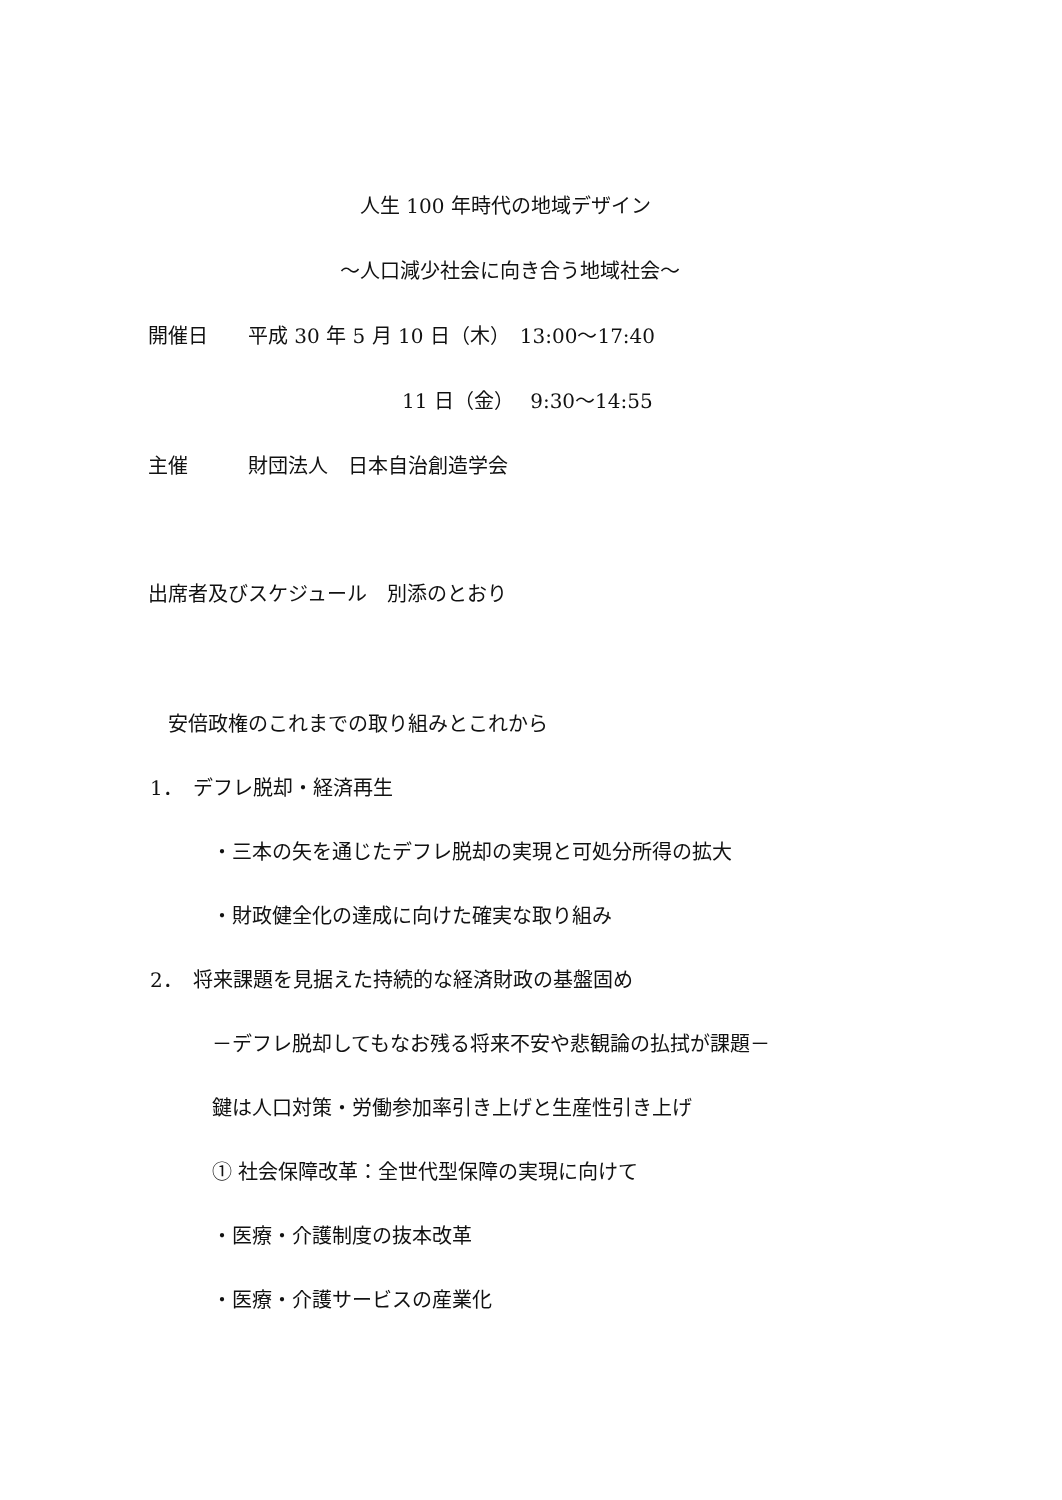人生 100 年時代の地域デザイン
～人口減少社会に向き合う地域社会～
開催日　　平成 30 年 5 月 10 日（木）　13:00～17:40
11 日（金）　 9:30～14:55
主催　　　財団法人　日本自治創造学会
出席者及びスケジュール　別添のとおり
安倍政権のこれまでの取り組みとこれから
1．　デフレ脱却・経済再生
・三本の矢を通じたデフレ脱却の実現と可処分所得の拡大
・財政健全化の達成に向けた確実な取り組み
2．　将来課題を見据えた持続的な経済財政の基盤固め
－デフレ脱却してもなお残る将来不安や悲観論の払拭が課題－
鍵は人口対策・労働参加率引き上げと生産性引き上げ
① 社会保障改革：全世代型保障の実現に向けて
・医療・介護制度の抜本改革
・医療・介護サービスの産業化